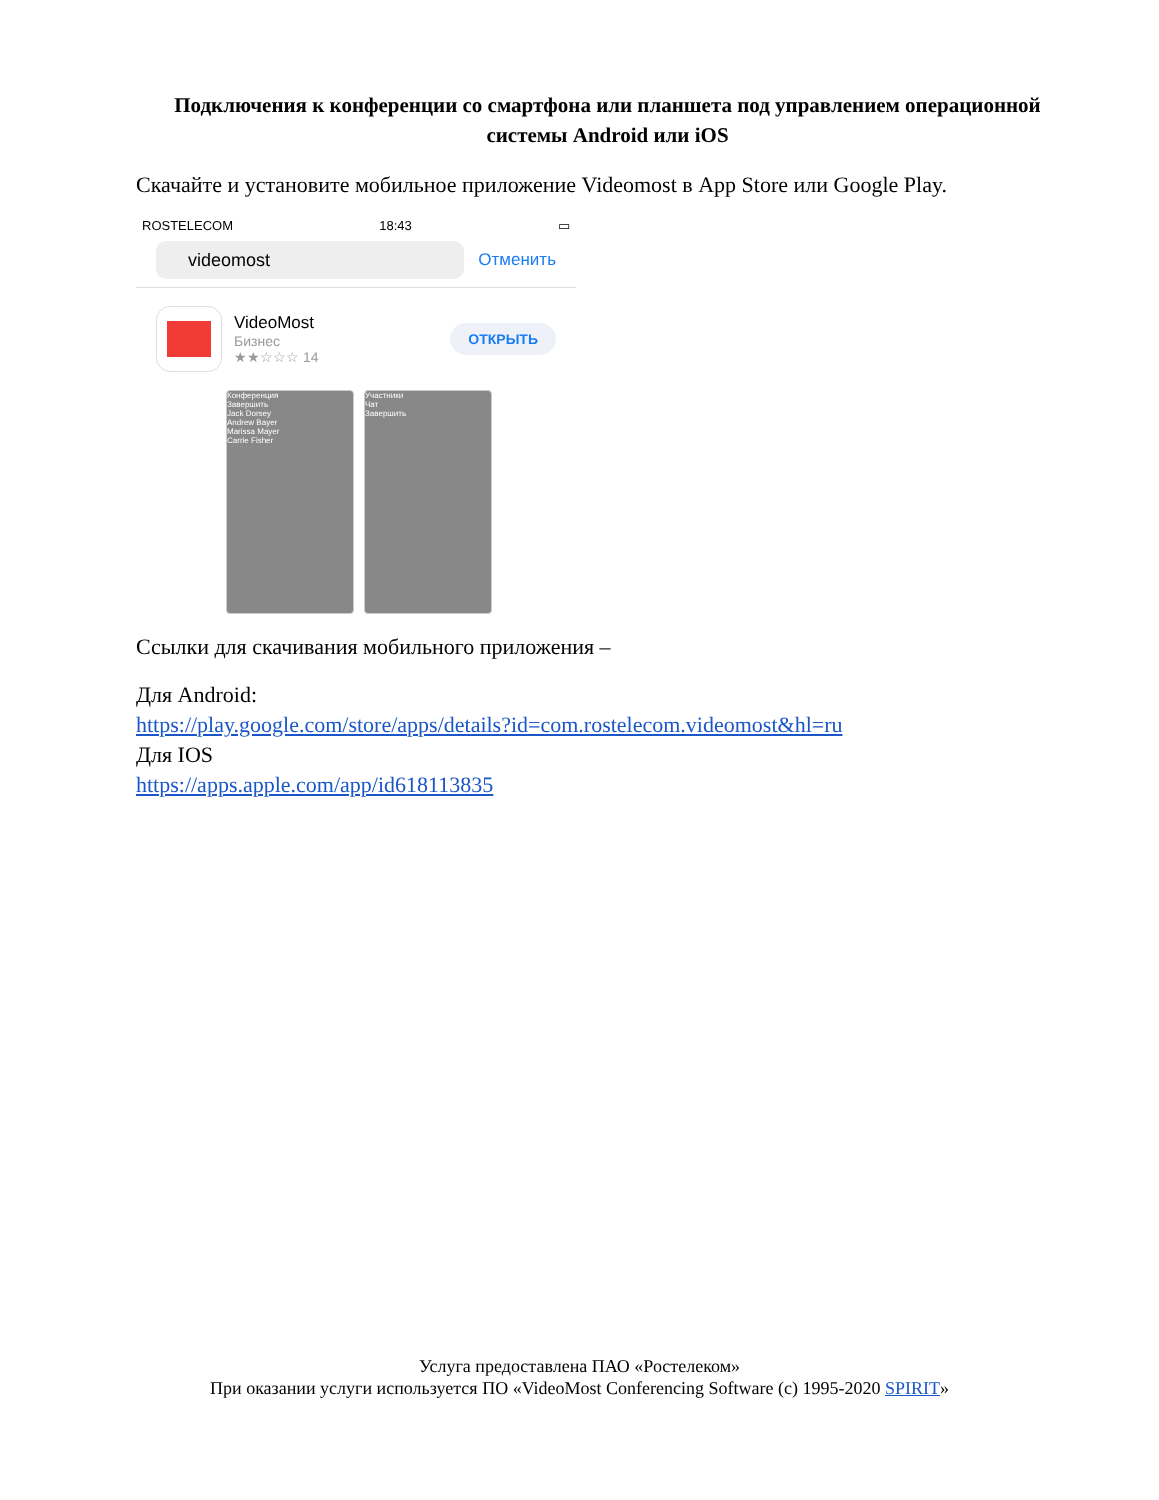Подключения к конференции со смартфона или планшета под управлением операционной системы Android или iOS
Скачайте и установите мобильное приложение Videomost в App Store или Google Play.
ROSTELECOM 18:43 ▭
videomost
Отменить
VideoMost
Бизнес
★★☆☆☆ 14
ОТКРЫТЬ
Конференция
Завершить
Jack Dorsey
Andrew Bayer
Marissa Mayer
Carrie Fisher
Участники
Чат
Завершить
Ссылки для скачивания мобильного приложения –
Для Android:
https://play.google.com/store/apps/details?id=com.rostelecom.videomost&hl=ru
Для IOS
https://apps.apple.com/app/id618113835
Услуга предоставлена ПАО «Ростелеком»
При оказании услуги используется ПО «VideoMost Conferencing Software (c) 1995-2020 SPIRIT»